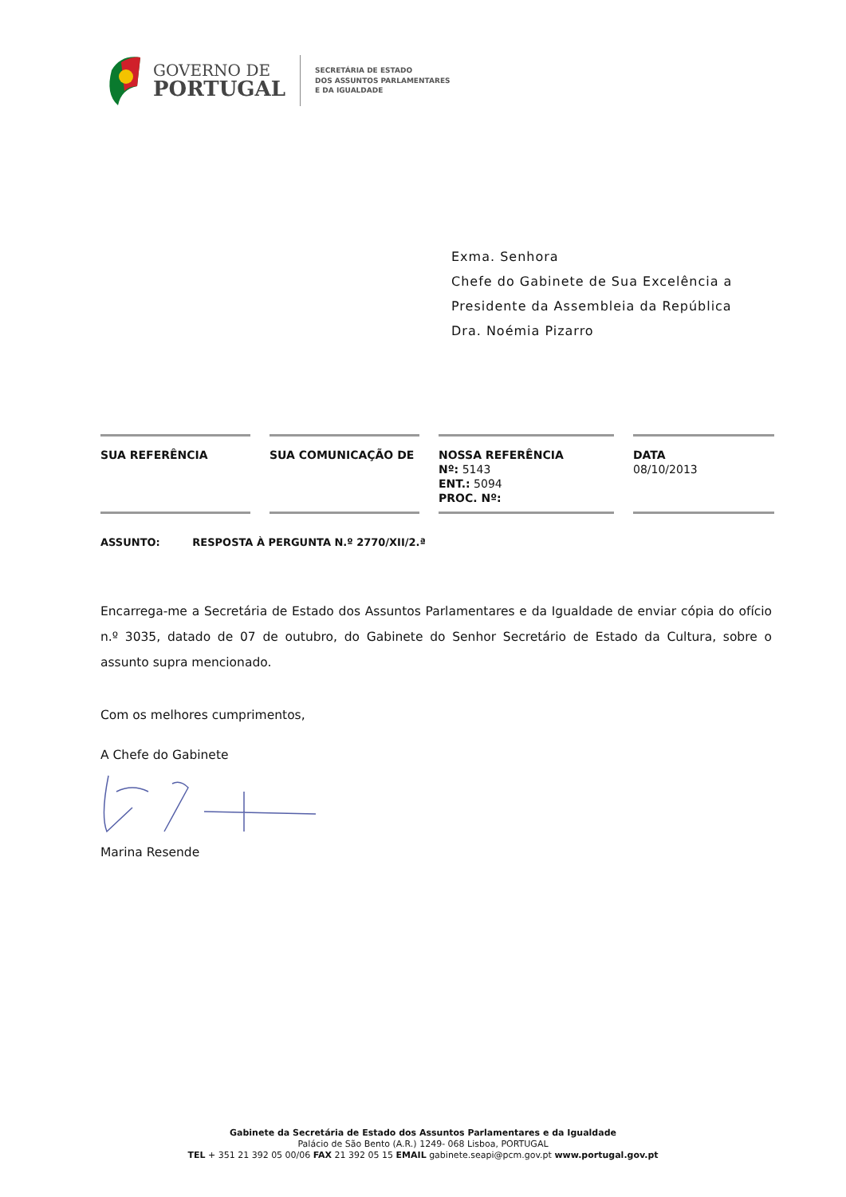GOVERNO DE
PORTUGAL
SECRETÁRIA DE ESTADO
DOS ASSUNTOS PARLAMENTARES
E DA IGUALDADE
Exma. Senhora
Chefe do Gabinete de Sua Excelência a
Presidente da Assembleia da República
Dra. Noémia Pizarro
| SUA REFERÊNCIA | | SUA COMUNICAÇÃO DE | | NOSSA REFERÊNCIA Nº: 5143 ENT.: 5094 PROC. Nº: | | DATA 08/10/2013 |
ASSUNTO: RESPOSTA À PERGUNTA N.º 2770/XII/2.ª
Encarrega-me a Secretária de Estado dos Assuntos Parlamentares e da Igualdade de enviar cópia do ofício n.º 3035, datado de 07 de outubro, do Gabinete do Senhor Secretário de Estado da Cultura, sobre o assunto supra mencionado.
Com os melhores cumprimentos,
A Chefe do Gabinete
Marina Resende
Gabinete da Secretária de Estado dos Assuntos Parlamentares e da Igualdade
Palácio de São Bento (A.R.) 1249- 068 Lisboa, PORTUGAL
TEL + 351 21 392 05 00/06 FAX 21 392 05 15 EMAIL gabinete.seapi@pcm.gov.pt www.portugal.gov.pt